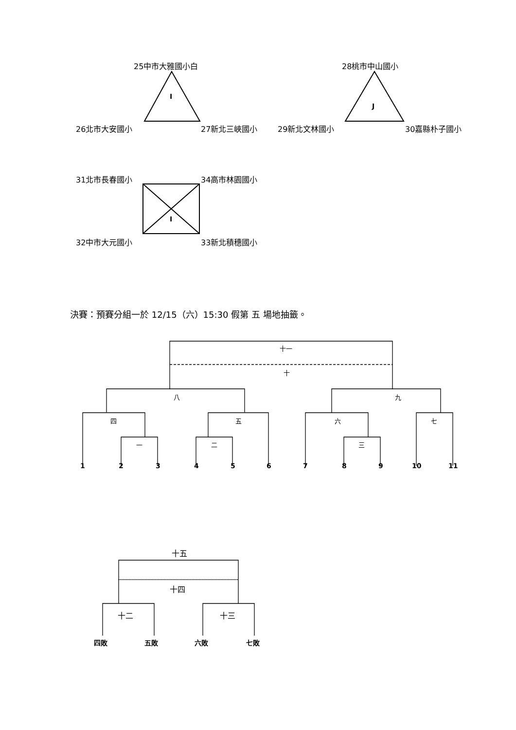25中市大雅國小白 28桃市中山國小
I
J
26北市大安國小 27新北三峽國小 29新北文林國小 30嘉縣朴子國小
31北市長春國小 34高市林園國小
I
32中市大元國小 33新北積穗國小
決賽：預賽分組一於 12/15（六）15:30 假第 五 場地抽籤。
十一
十
八 九
四 五 六 七
一 二 三
1 2 3 4 5 6 7 8 9 10 11
十五
十四
十二 十三
四敗 五敗 六敗 七敗